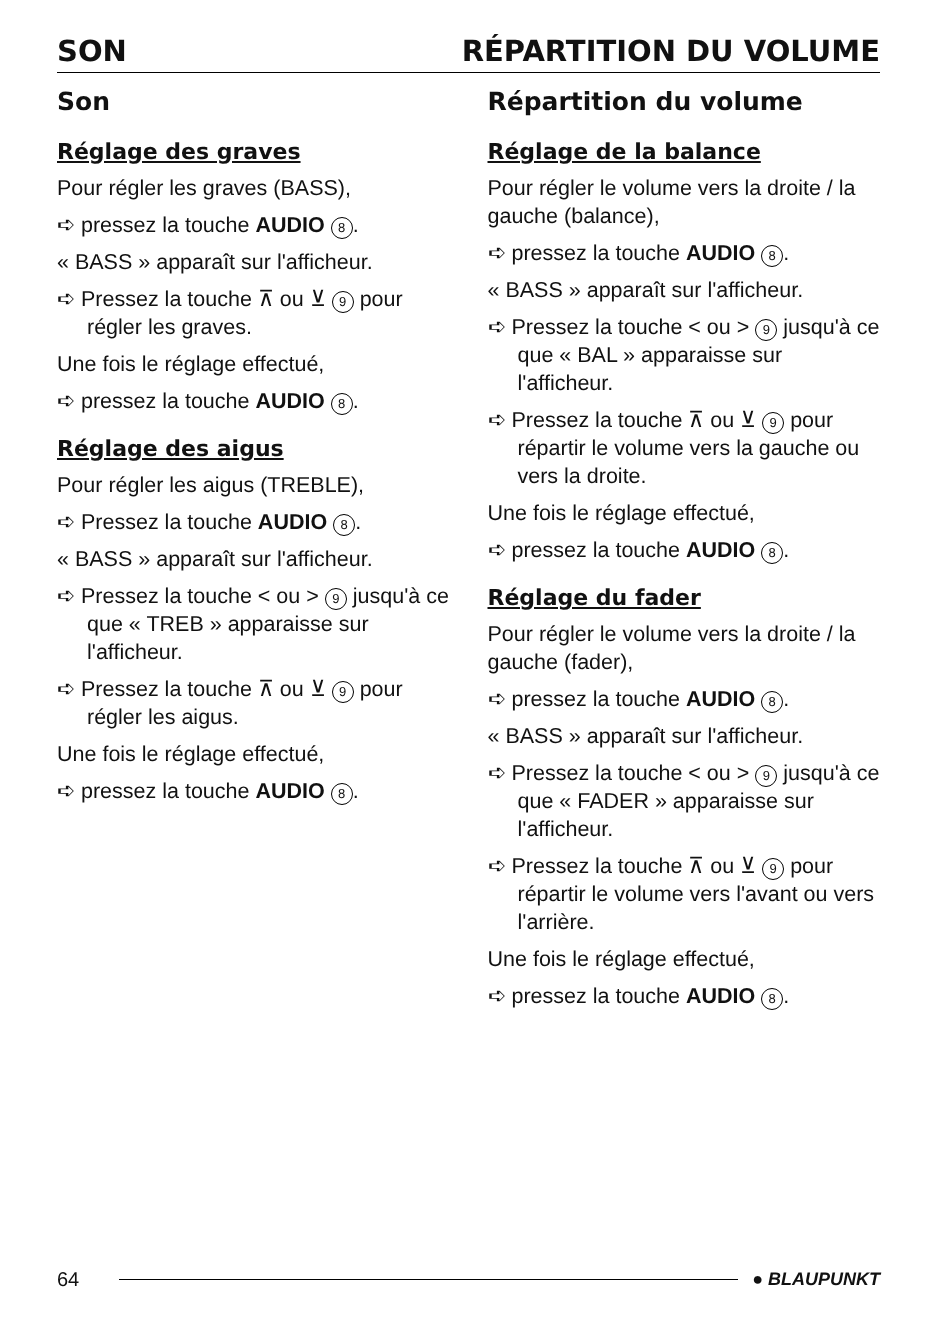SON RÉPARTITION DU VOLUME
Son
Réglage des graves
Pour régler les graves (BASS),
➪ pressez la touche AUDIO 8.
« BASS » apparaît sur l'afficheur.
➪ Pressez la touche ⊼ ou ⊻ 9 pour régler les graves.
Une fois le réglage effectué,
➪ pressez la touche AUDIO 8.
Réglage des aigus
Pour régler les aigus (TREBLE),
➪ Pressez la touche AUDIO 8.
« BASS » apparaît sur l'afficheur.
➪ Pressez la touche < ou > 9 jusqu'à ce que « TREB » apparaisse sur l'afficheur.
➪ Pressez la touche ⊼ ou ⊻ 9 pour régler les aigus.
Une fois le réglage effectué,
➪ pressez la touche AUDIO 8.
Répartition du volume
Réglage de la balance
Pour régler le volume vers la droite / la gauche (balance),
➪ pressez la touche AUDIO 8.
« BASS » apparaît sur l'afficheur.
➪ Pressez la touche < ou > 9 jusqu'à ce que « BAL » apparaisse sur l'afficheur.
➪ Pressez la touche ⊼ ou ⊻ 9 pour répartir le volume vers la gauche ou vers la droite.
Une fois le réglage effectué,
➪ pressez la touche AUDIO 8.
Réglage du fader
Pour régler le volume vers la droite / la gauche (fader),
➪ pressez la touche AUDIO 8.
« BASS » apparaît sur l'afficheur.
➪ Pressez la touche < ou > 9 jusqu'à ce que « FADER » apparaisse sur l'afficheur.
➪ Pressez la touche ⊼ ou ⊻ 9 pour répartir le volume vers l'avant ou vers l'arrière.
Une fois le réglage effectué,
➪ pressez la touche AUDIO 8.
64 ● BLAUPUNKT